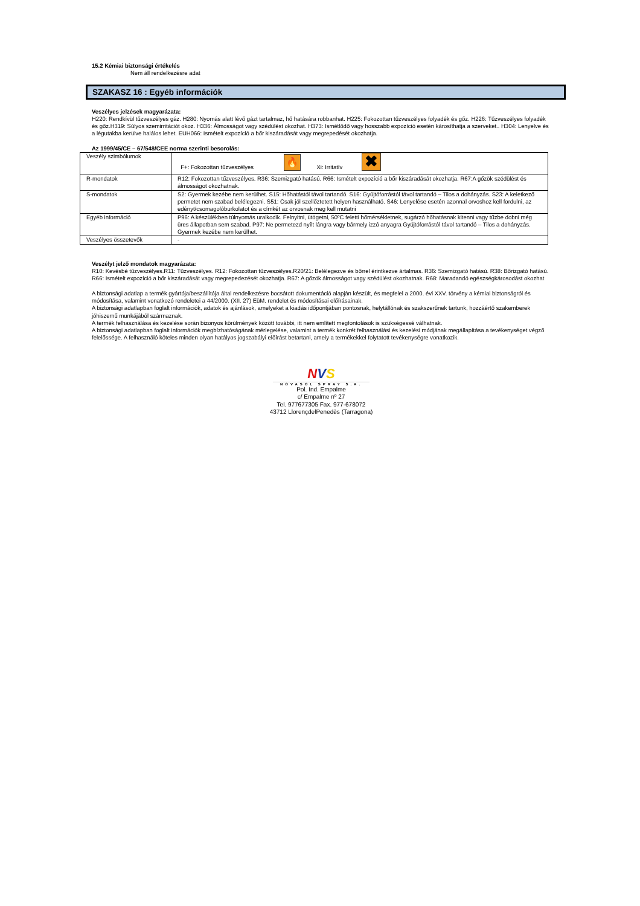15.2 Kémiai biztonsági értékelés
Nem áll rendelkezésre adat
SZAKASZ 16 : Egyéb információk
Veszélyes jelzések magyarázata:
H220: Rendkívül tűzveszélyes gáz. H280: Nyomás alatt lévő gázt tartalmaz, hő hatására robbanhat. H225: Fokozottan tűzveszélyes folyadék és gőz. H226: Tűzveszélyes folyadék és gőz.H319: Súlyos szemirritációt okoz. H336: Álmosságot vagy szédülést okozhat. H373: Ismétlődő vagy hosszabb expozíció esetén károsíthatja a szerveket.. H304: Lenyelve és a légutakba kerülve halálos lehet. EUH066: Ismételt expozíció a bőr kiszáradását vagy megrepedését okozhatja.
Az 1999/45/CE – 67/548/CEE norma szerinti besorolás:
| Veszély szimbólumok | F+: Fokozottan tűzveszélyes 🔥 Xi: Irritatív ✖ |
| R-mondatok | R12: Fokozottan tűzveszélyes. R36: Szemizgató hatású. R66: Ismételt expozíció a bőr kiszáradását okozhatja. R67:A gőzök szédülést és álmosságot okozhatnak. |
| S-mondatok | S2: Gyermek kezébe nem kerülhet. S15: Hőhatástól távol tartandó. S16: Gyújtóforrástól távol tartandó – Tilos a dohányzás. S23: A keletkező permetet nem szabad belélegezni. S51: Csak jól szellőztetett helyen használható. S46: Lenyelése esetén azonnal orvoshoz kell fordulni, az edényt/csomagolóburkolatot és a címkét az orvosnak meg kell mutatni |
| Egyéb információ | P96: A készülékben túlnyomás uralkodik. Felnyitni, ütögetni, 50ºC feletti hőmérsékletnek, sugárzó hőhatásnak kitenni vagy tűzbe dobni még üres állapotban sem szabad. P97: Ne permetezd nyílt lángra vagy bármely izzó anyagra Gyújtóforrástól távol tartandó – Tilos a dohányzás. Gyermek kezébe nem kerülhet. |
| Veszélyes összetevők | - |
Veszélyt jelző mondatok magyarázata:
R10: Kevésbé tűzveszélyes.R11: Tűzveszélyes. R12: Fokozottan tűzveszélyes.R20/21: Belélegezve és bőrrel érintkezve ártalmas. R36: Szemizgató hatású. R38: Bőrizgató hatású. R66: Ismételt expozíció a bőr kiszáradását vagy megrepedezését okozhatja. R67: A gőzök álmosságot vagy szédülést okozhatnak. R68: Maradandó egészségkárosodást okozhat
A biztonsági adatlap a termék gyártója/beszállítója által rendelkezésre bocsátott dokumentáció alapján készült, és megfelel a 2000. évi XXV. törvény a kémiai biztonságról és módosítása, valamint vonatkozó rendeletei a 44/2000. (XII. 27) EüM. rendelet és módosításai előírásainak.
A biztonsági adatlapban foglalt információk, adatok és ajánlások, amelyeket a kiadás időpontjában pontosnak, helytállónak és szakszerűnek tartunk, hozzáértő szakemberek jóhiszemű munkájából származnak.
A termék felhasználása és kezelése során bizonyos körülmények között további, itt nem említett megfontolások is szükségessé válhatnak.
A biztonsági adatlapban foglalt információk megbízhatóságának mérlegelése, valamint a termék konkrét felhasználási és kezelési módjának megállapítása a tevékenységet végző felelőssége. A felhasználó köteles minden olyan hatályos jogszabályi előírást betartani, amely a termékekkel folytatott tevékenységre vonatkozik.
NVS
NOVASOL SPRAY S.A.
Pol. Ind. Empalme
c/ Empalme nº 27
Tel. 977677305 Fax. 977-678072
43712 LlorençdelPenedès (Tarragona)